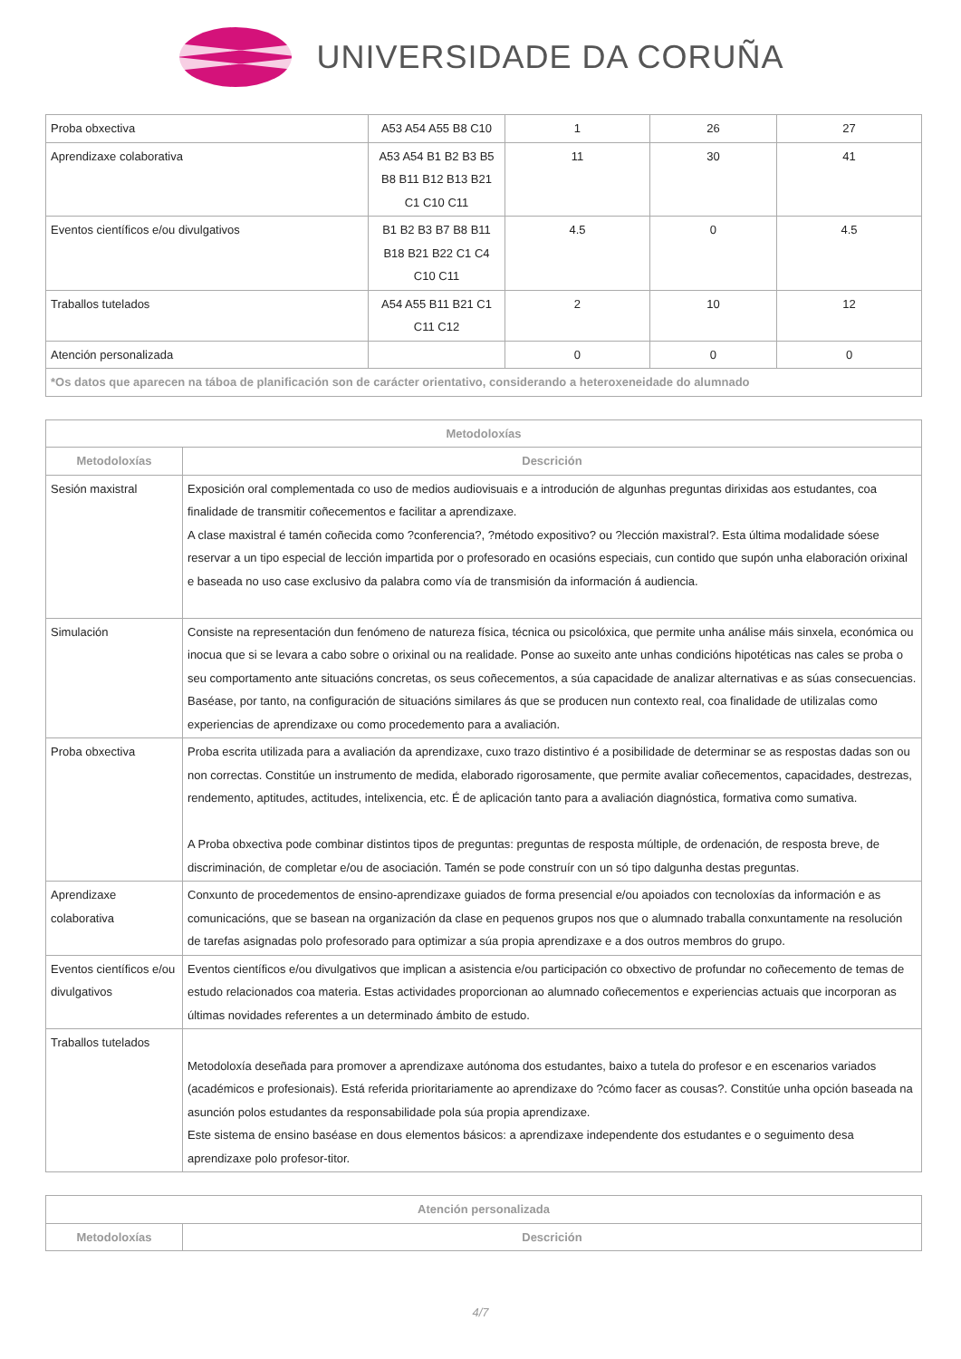UNIVERSIDADE DA CORUÑA
| Proba obxectiva | A53 A54 A55 B8 C10 | 1 | 26 | 27 |
| Aprendizaxe colaborativa | A53 A54 B1 B2 B3 B5 B8 B11 B12 B13 B21 C1 C10 C11 | 11 | 30 | 41 |
| Eventos científicos e/ou divulgativos | B1 B2 B3 B7 B8 B11 B18 B21 B22 C1 C4 C10 C11 | 4.5 | 0 | 4.5 |
| Traballos tutelados | A54 A55 B11 B21 C1 C11 C12 | 2 | 10 | 12 |
| Atención personalizada | | 0 | 0 | 0 |
| *Os datos que aparecen na táboa de planificación son de carácter orientativo, considerando a heteroxeneidade do alumnado | | | | |
| Metodoloxías | |
| --- | --- |
| Metodoloxías | Descrición |
| Sesión maxistral | Exposición oral complementada co uso de medios audiovisuais e a introdución de algunhas preguntas dirixidas aos estudantes, coa finalidade de transmitir coñecementos e facilitar a aprendizaxe. A clase maxistral é tamén coñecida como ?conferencia?, ?método expositivo? ou ?lección maxistral?. Esta última modalidade sóese reservar a un tipo especial de lección impartida por o profesorado en ocasións especiais, cun contido que supón unha elaboración orixinal e baseada no uso case exclusivo da palabra como vía de transmisión da información á audiencia. |
| Simulación | Consiste na representación dun fenómeno de natureza física, técnica ou psicolóxica, que permite unha análise máis sinxela, económica ou inocua que si se levara a cabo sobre o orixinal ou na realidade. Ponse ao suxeito ante unhas condicións hipotéticas nas cales se proba o seu comportamento ante situacións concretas, os seus coñecementos, a súa capacidade de analizar alternativas e as súas consecuencias. Baséase, por tanto, na configuración de situacións similares ás que se producen nun contexto real, coa finalidade de utilizalas como experiencias de aprendizaxe ou como procedemento para a avaliación. |
| Proba obxectiva | Proba escrita utilizada para a avaliación da aprendizaxe, cuxo trazo distintivo é a posibilidade de determinar se as respostas dadas son ou non correctas. Constitúe un instrumento de medida, elaborado rigorosamente, que permite avaliar coñecementos, capacidades, destrezas, rendemento, aptitudes, actitudes, intelixencia, etc. É de aplicación tanto para a avaliación diagnóstica, formativa como sumativa. A Proba obxectiva pode combinar distintos tipos de preguntas: preguntas de resposta múltiple, de ordenación, de resposta breve, de discriminación, de completar e/ou de asociación. Tamén se pode construír con un só tipo dalgunha destas preguntas. |
| Aprendizaxe colaborativa | Conxunto de procedementos de ensino-aprendizaxe guiados de forma presencial e/ou apoiados con tecnoloxías da información e as comunicacións, que se basean na organización da clase en pequenos grupos nos que o alumnado traballa conxuntamente na resolución de tarefas asignadas polo profesorado para optimizar a súa propia aprendizaxe e a dos outros membros do grupo. |
| Eventos científicos e/ou divulgativos | Eventos científicos e/ou divulgativos que implican a asistencia e/ou participación co obxectivo de profundar no coñecemento de temas de estudo relacionados coa materia. Estas actividades proporcionan ao alumnado coñecementos e experiencias actuais que incorporan as últimas novidades referentes a un determinado ámbito de estudo. |
| Traballos tutelados | Metodoloxía deseñada para promover a aprendizaxe autónoma dos estudantes, baixo a tutela do profesor e en escenarios variados (académicos e profesionais). Está referida prioritariamente ao aprendizaxe do ?cómo facer as cousas?. Constitúe unha opción baseada na asunción polos estudantes da responsabilidade pola súa propia aprendizaxe. Este sistema de ensino baséase en dous elementos básicos: a aprendizaxe independente dos estudantes e o seguimento desa aprendizaxe polo profesor-titor. |
| Atención personalizada | |
| --- | --- |
| Metodoloxías | Descrición |
4/7